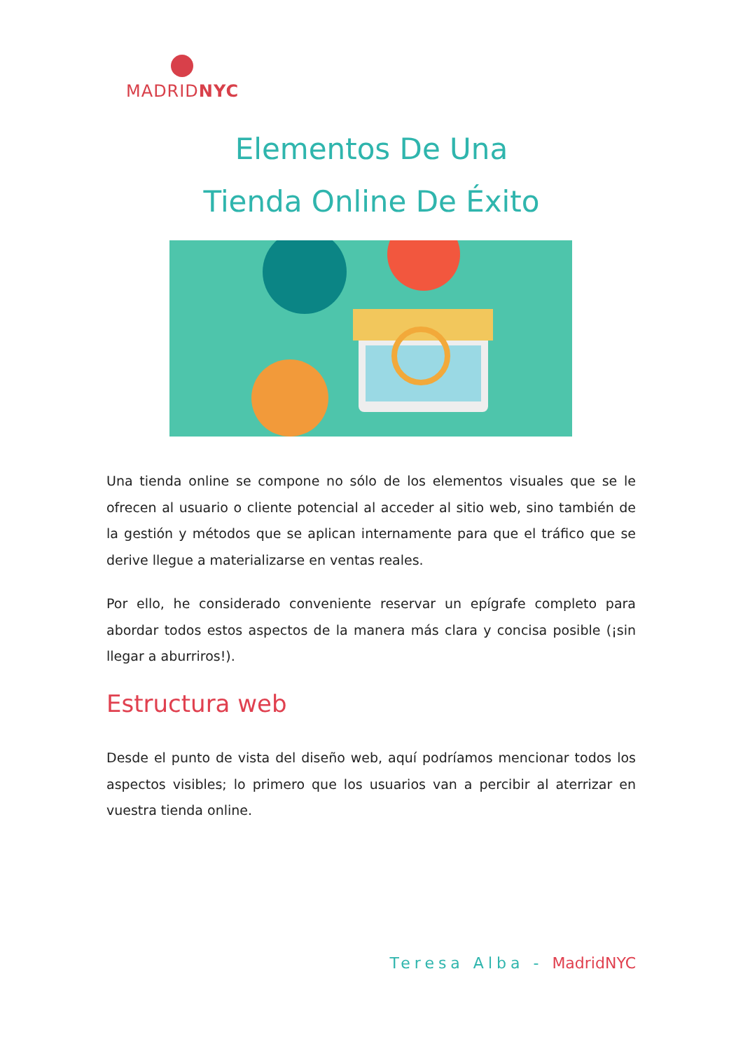MADRIDNYC
Elementos De Una
Tienda Online De Éxito
Una tienda online se compone no sólo de los elementos visuales que se le ofrecen al usuario o cliente potencial al acceder al sitio web, sino también de la gestión y métodos que se aplican internamente para que el tráfico que se derive llegue a materializarse en ventas reales.
Por ello, he considerado conveniente reservar un epígrafe completo para abordar todos estos aspectos de la manera más clara y concisa posible (¡sin llegar a aburriros!).
Estructura web
Desde el punto de vista del diseño web, aquí podríamos mencionar todos los aspectos visibles; lo primero que los usuarios van a percibir al aterrizar en vuestra tienda online.
Teresa Alba - MadridNYC